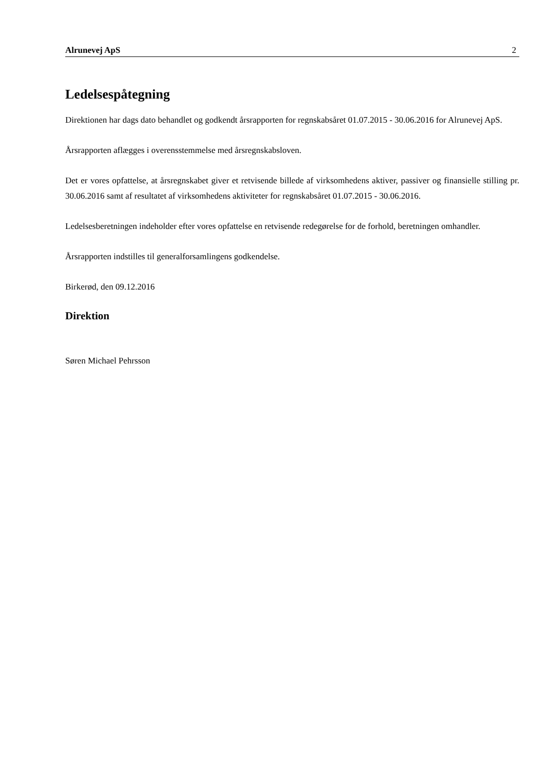Alrunevej ApS 2
Ledelsespåtegning
Direktionen har dags dato behandlet og godkendt årsrapporten for regnskabsåret 01.07.2015 - 30.06.2016 for Alrunevej ApS.
Årsrapporten aflægges i overensstemmelse med årsregnskabsloven.
Det er vores opfattelse, at årsregnskabet giver et retvisende billede af virksomhedens aktiver, passiver og finansielle stilling pr. 30.06.2016 samt af resultatet af virksomhedens aktiviteter for regnskabsåret 01.07.2015 - 30.06.2016.
Ledelsesberetningen indeholder efter vores opfattelse en retvisende redegørelse for de forhold, beretningen omhandler.
Årsrapporten indstilles til generalforsamlingens godkendelse.
Birkerød, den 09.12.2016
Direktion
Søren Michael Pehrsson